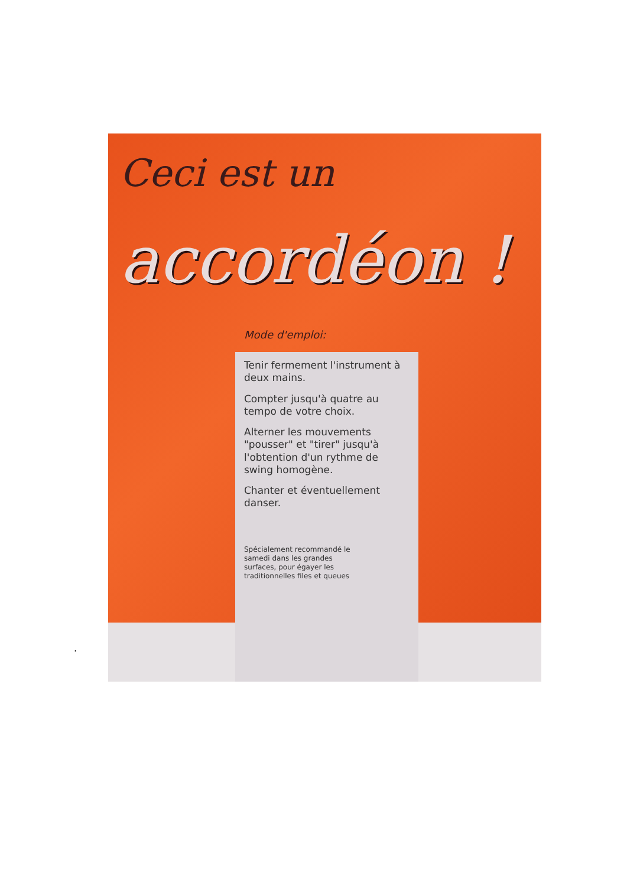Ceci est un
accordéon !
Mode d'emploi:
Tenir fermement l'instrument à deux mains.
Compter jusqu'à quatre au tempo de votre choix.
Alterner les mouvements "pousser" et "tirer" jusqu'à l'obtention d'un rythme de swing homogène.
Chanter et éventuellement danser.
Spécialement recommandé le samedi dans les grandes surfaces, pour égayer les traditionnelles files et queues
.